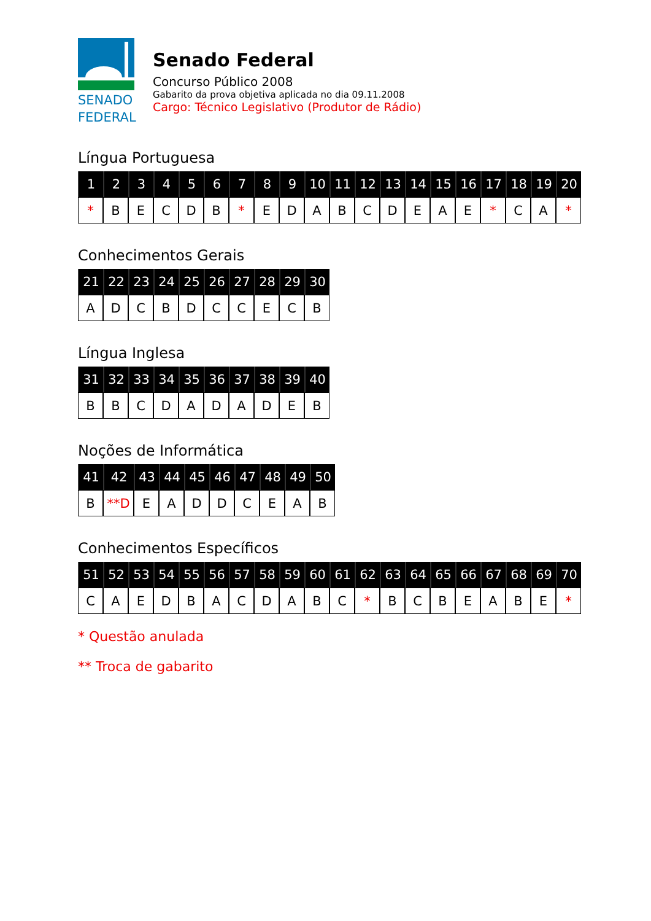SENADO
FEDERAL
Senado Federal
Concurso Público 2008
Gabarito da prova objetiva aplicada no dia 09.11.2008
Cargo: Técnico Legislativo (Produtor de Rádio)
Língua Portuguesa
| 1 | 2 | 3 | 4 | 5 | 6 | 7 | 8 | 9 | 10 | 11 | 12 | 13 | 14 | 15 | 16 | 17 | 18 | 19 | 20 |
| --- | --- | --- | --- | --- | --- | --- | --- | --- | --- | --- | --- | --- | --- | --- | --- | --- | --- | --- | --- |
| * | B | E | C | D | B | * | E | D | A | B | C | D | E | A | E | * | C | A | * |
Conhecimentos Gerais
| 21 | 22 | 23 | 24 | 25 | 26 | 27 | 28 | 29 | 30 |
| --- | --- | --- | --- | --- | --- | --- | --- | --- | --- |
| A | D | C | B | D | C | C | E | C | B |
Língua Inglesa
| 31 | 32 | 33 | 34 | 35 | 36 | 37 | 38 | 39 | 40 |
| --- | --- | --- | --- | --- | --- | --- | --- | --- | --- |
| B | B | C | D | A | D | A | D | E | B |
Noções de Informática
| 41 | 42 | 43 | 44 | 45 | 46 | 47 | 48 | 49 | 50 |
| --- | --- | --- | --- | --- | --- | --- | --- | --- | --- |
| B | **D | E | A | D | D | C | E | A | B |
Conhecimentos Específicos
| 51 | 52 | 53 | 54 | 55 | 56 | 57 | 58 | 59 | 60 | 61 | 62 | 63 | 64 | 65 | 66 | 67 | 68 | 69 | 70 |
| --- | --- | --- | --- | --- | --- | --- | --- | --- | --- | --- | --- | --- | --- | --- | --- | --- | --- | --- | --- |
| C | A | E | D | B | A | C | D | A | B | C | * | B | C | B | E | A | B | E | * |
* Questão anulada
** Troca de gabarito